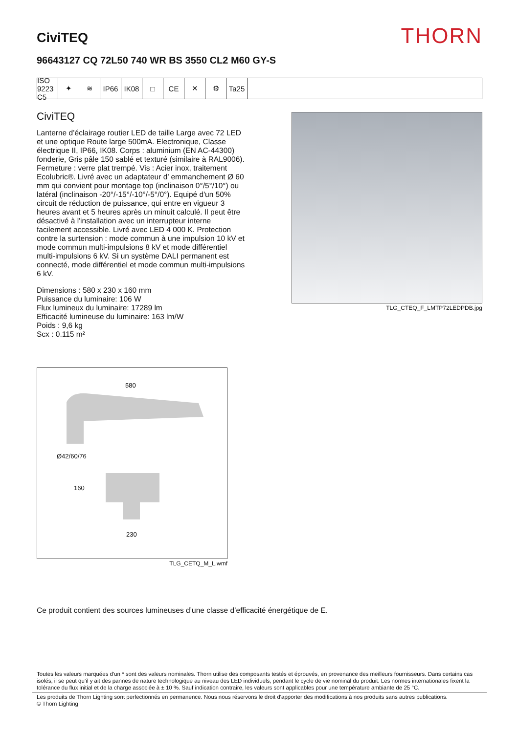CiviTEQ
THORN
96643127 CQ 72L50 740 WR BS 3550 CL2 M60 GY-S
ISO 9223 C5
✦ ≋ IP66 IK08 □ CE ✕ ⚙ Ta25
CiviTEQ
Lanterne d’éclairage routier LED de taille Large avec 72 LED et une optique Route large 500mA. Electronique, Classe électrique II, IP66, IK08. Corps : aluminium (EN AC-44300) fonderie, Gris pâle 150 sablé et texturé (similaire à RAL9006). Fermeture : verre plat trempé. Vis : Acier inox, traitement Ecolubric®. Livré avec un adaptateur d’ emmanchement Ø 60 mm qui convient pour montage top (inclinaison 0°/5°/10°) ou latéral (inclinaison -20°/-15°/-10°/-5°/0°). Equipé d'un 50% circuit de réduction de puissance, qui entre en vigueur 3 heures avant et 5 heures après un minuit calculé. Il peut être désactivé à l'installation avec un interrupteur interne facilement accessible. Livré avec LED 4 000 K. Protection contre la surtension : mode commun à une impulsion 10 kV et mode commun multi-impulsions 8 kV et mode différentiel multi-impulsions 6 kV. Si un système DALI permanent est connecté, mode différentiel et mode commun multi-impulsions 6 kV.
Dimensions : 580 x 230 x 160 mm
Puissance du luminaire: 106 W
Flux lumineux du luminaire: 17289 lm
Efficacité lumineuse du luminaire: 163 lm/W
Poids : 9,6 kg
Scx : 0.115 m²
TLG_CTEQ_F_LMTP72LEDPDB.jpg
580
Ø42/60/76
160
230
TLG_CETQ_M_L.wmf
Ce produit contient des sources lumineuses d’une classe d’efficacité énergétique de E.
Toutes les valeurs marquées d'un * sont des valeurs nominales. Thorn utilise des composants testés et éprouvés, en provenance des meilleurs fournisseurs. Dans certains cas isolés, il se peut qu’il y ait des pannes de nature technologique au niveau des LED individuels, pendant le cycle de vie nominal du produit. Les normes internationales fixent la tolérance du flux initial et de la charge associée à ± 10 %. Sauf indication contraire, les valeurs sont applicables pour une température ambiante de 25 °C.
Les produits de Thorn Lighting sont perfectionnés en permanence. Nous nous réservons le droit d'apporter des modifications à nos produits sans autres publications.
© Thorn Lighting